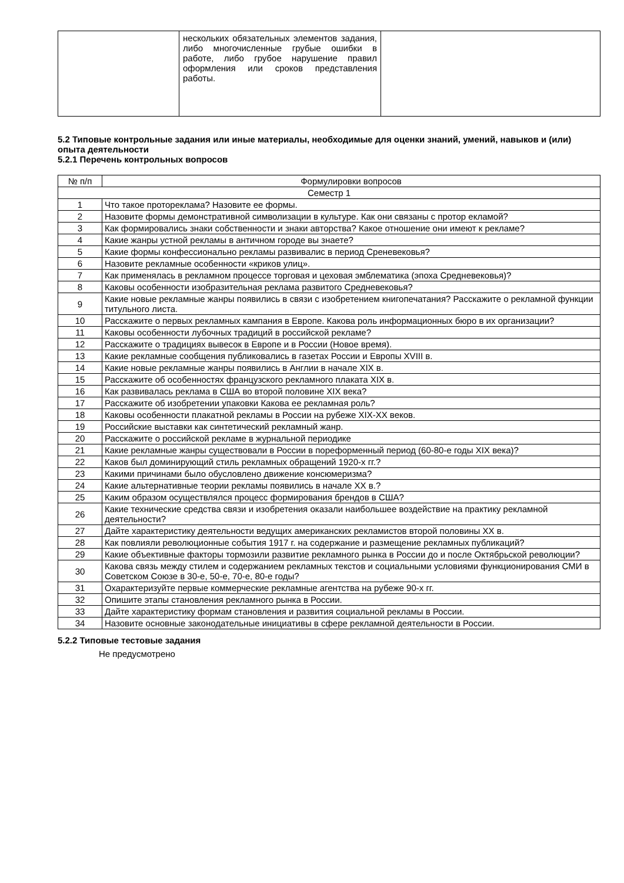| | нескольких обязательных элементов задания, либо многочисленные грубые ошибки в работе, либо грубое нарушение правил оформления или сроков представления работы. | |
5.2 Типовые контрольные задания или иные материалы, необходимые для оценки знаний, умений, навыков и (или) опыта деятельности
5.2.1 Перечень контрольных вопросов
| № п/п | Формулировки вопросов |
| Семестр 1 | |
| 1 | Что такое протореклама? Назовите ее формы. |
| 2 | Назовите формы демонстративной символизации в культуре. Как они связаны с протор екламой? |
| 3 | Как формировались знаки собственности и знаки авторства? Какое отношение они имеют к рекламе? |
| 4 | Какие жанры устной рекламы в античном городе вы знаете? |
| 5 | Какие формы конфессионально рекламы развивалис в период Среневековья? |
| 6 | Назовите рекламные особенности «криков улиц». |
| 7 | Как применялась в рекламном процессе торговая и цеховая эмблематика (эпоха Средневековья)? |
| 8 | Каковы особенности изобразительная реклама развитого Средневековья? |
| 9 | Какие новые рекламные жанры появились в связи с изобретением книгопечатания? Расскажите о рекламной функции титульного листа. |
| 10 | Расскажите о первых рекламных кампания в Европе. Какова роль информационных бюро в их организации? |
| 11 | Каковы особенности лубочных традиций в российской рекламе? |
| 12 | Расскажите о традициях вывесок в Европе и в России (Новое время). |
| 13 | Какие рекламные сообщения публиковались в газетах России и Европы XVIII в. |
| 14 | Какие новые рекламные жанры появились в Англии в начале XIX в. |
| 15 | Расскажите об особенностях французского рекламного плаката XIX в. |
| 16 | Как развивалась реклама в США во второй половине XIX века? |
| 17 | Расскажите об изобретении упаковки Какова ее рекламная роль? |
| 18 | Каковы особенности плакатной рекламы в России на рубеже XIX-XX веков. |
| 19 | Российские выставки как синтетический рекламный жанр. |
| 20 | Расскажите о российской рекламе в журнальной периодике |
| 21 | Какие рекламные жанры существовали в России в пореформенный период (60-80-е годы XIX века)? |
| 22 | Каков был доминирующий стиль рекламных обращений 1920-х гг.? |
| 23 | Какими причинами было обусловлено движение консюмеризма? |
| 24 | Какие альтернативные теории рекламы появились в начале XX в.? |
| 25 | Каким образом осуществлялся процесс формирования брендов в США? |
| 26 | Какие технические средства связи и изобретения оказали наибольшее воздействие на практику рекламной деятельности? |
| 27 | Дайте характеристику деятельности ведущих американских рекламистов второй половины XX в. |
| 28 | Как повлияли революционные события 1917 г. на содержание и размещение рекламных публикаций? |
| 29 | Какие объективные факторы тормозили развитие рекламного рынка в России до и после Октябрьской революции? |
| 30 | Какова связь между стилем и содержанием рекламных текстов и социальными условиями функционирования СМИ в Советском Союзе в 30-е, 50-е, 70-е, 80-е годы? |
| 31 | Охарактеризуйте первые коммерческие рекламные агентства на рубеже 90-х гг. |
| 32 | Опишите этапы становления рекламного рынка в России. |
| 33 | Дайте характеристику формам становления и развития социальной рекламы в России. |
| 34 | Назовите основные законодательные инициативы в сфере рекламной деятельности в России. |
5.2.2 Типовые тестовые задания
Не предусмотрено